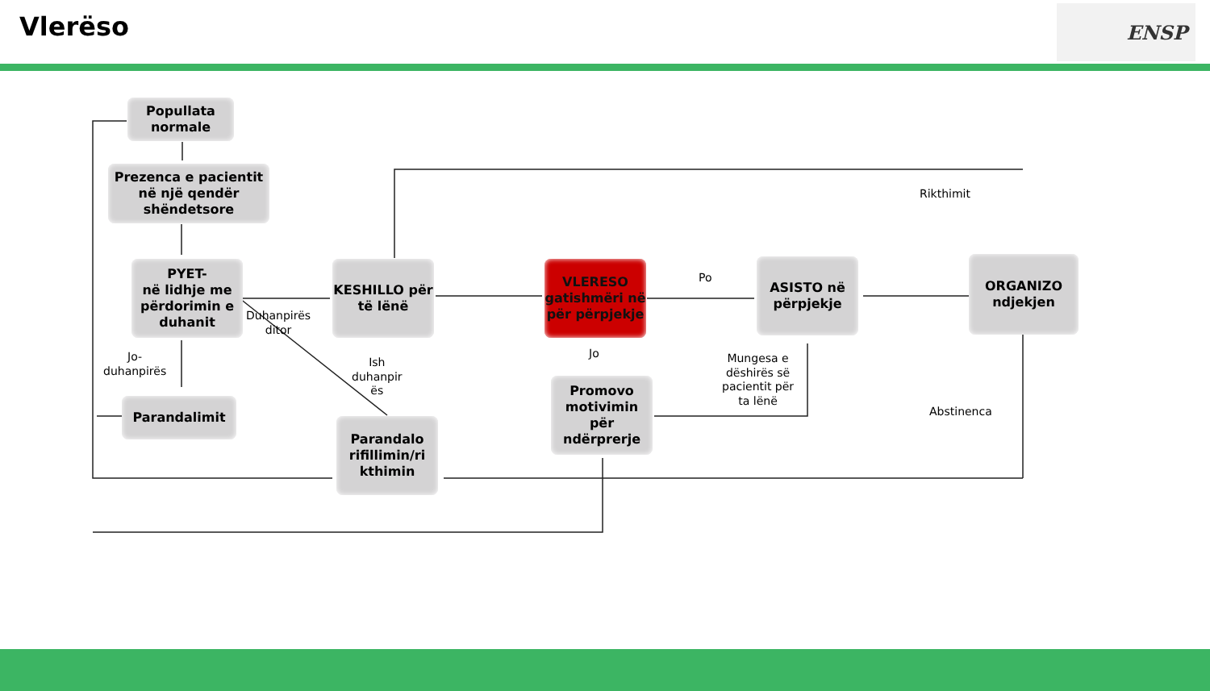Vlerëso ENSP
Popullata normale
Prezenca e pacientit në një qendër shëndetsore
PYET-
në lidhje me përdorimin e duhanit
KESHILLO për të lënë
VLERESO gatishmëri në për përpjekje
ASISTO në përpjekje
ORGANIZO ndjekjen
Parandalimit
Parandalo rifillimin/ri kthimin
Promovo motivimin për ndërprerje
Rikthimit
Po
Duhanpirës
ditor
Jo-
duhanpirës
Ish
duhanpir
ës
Jo
Mungesa e
dëshirës së
pacientit për
ta lënë
Abstinenca